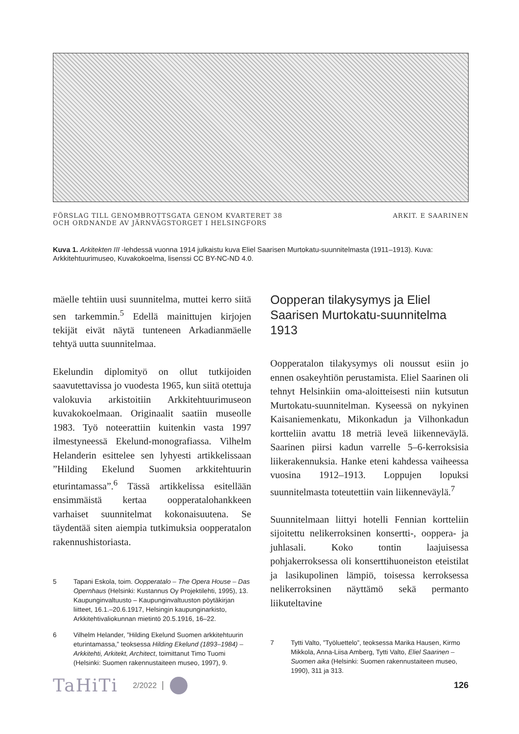FÖRSLAG TILL GENOMBROTTSGATA GENOM KVARTERET 38
OCH ORDNANDE AV JÄRNVÄGSTORGET I HELSINGFORS
ARKIT. E SAARINEN
Kuva 1. Arkitekten III -lehdessä vuonna 1914 julkaistu kuva Eliel Saarisen Murtokatu-suunnitelmasta (1911–1913). Kuva: Arkkitehtuurimuseo, Kuvakokoelma, lisenssi CC BY-NC-ND 4.0.
mäelle tehtiin uusi suunnitelma, muttei kerro siitä sen tarkemmin.<sup>5</sup> Edellä mainittujen kirjojen tekijät eivät näytä tunteneen Arkadianmäelle tehtyä uutta suunnitelmaa.
Ekelundin diplomityö on ollut tutkijoiden saavutettavissa jo vuodesta 1965, kun siitä otettuja valokuvia arkistoitiin Arkkitehtuurimuseon kuvakokoelmaan. Originaalit saatiin museolle 1983. Työ noteerattiin kuitenkin vasta 1997 ilmestyneessä Ekelund-monografiassa. Vilhelm Helanderin esittelee sen lyhyesti artikkelissaan ”Hilding Ekelund Suomen arkkitehtuurin eturintamassa”.<sup>6</sup> Tässä artikkelissa esitellään ensimmäistä kertaa oopperatalohankkeen varhaiset suunnitelmat kokonaisuutena. Se täydentää siten aiempia tutkimuksia oopperatalon rakennushistoriasta.
5 Tapani Eskola, toim. Oopperatalo – The Opera House – Das Opernhaus (Helsinki: Kustannus Oy Projektilehti, 1995), 13. Kaupunginvaltuusto – Kaupunginvaltuuston pöytäkirjan liitteet, 16.1.–20.6.1917, Helsingin kaupunginarkisto, Arkkitehtivaliokunnan mietintö 20.5.1916, 16–22.
6 Vilhelm Helander, ”Hilding Ekelund Suomen arkkitehtuurin eturintamassa,” teoksessa Hilding Ekelund (1893–1984) – Arkkitehti, Arkitekt, Architect, toimittanut Timo Tuomi (Helsinki: Suomen rakennustaiteen museo, 1997), 9.
Oopperan tilakysymys ja Eliel Saarisen Murtokatu-suunnitelma 1913
Oopperatalon tilakysymys oli noussut esiin jo ennen osakeyhtiön perustamista. Eliel Saarinen oli tehnyt Helsinkiin oma-aloitteisesti niin kutsutun Murtokatu-suunnitelman. Kyseessä on nykyinen Kaisaniemenkatu, Mikonkadun ja Vilhonkadun kortteliin avattu 18 metriä leveä liikenneväylä. Saarinen piirsi kadun varrelle 5–6-kerroksisia liikerakennuksia. Hanke eteni kahdessa vaiheessa vuosina 1912–1913. Loppujen lopuksi suunnitelmasta toteutettiin vain liikenneväylä.<sup>7</sup>
Suunnitelmaan liittyi hotelli Fennian kortteliin sijoitettu nelikerroksinen konsertti-, ooppera- ja juhlasali. Koko tontin laajuisessa pohjakerroksessa oli konserttihuoneiston eteistilat ja lasikupolinen lämpiö, toisessa kerroksessa nelikerroksinen näyttämö sekä permanto liikuteltavine
7 Tytti Valto, ”Työluettelo”, teoksessa Marika Hausen, Kirmo Mikkola, Anna-Liisa Amberg, Tytti Valto, Eliel Saarinen – Suomen aika (Helsinki: Suomen rakennustaiteen museo, 1990), 311 ja 313.
TaHiTi 2/2022 126